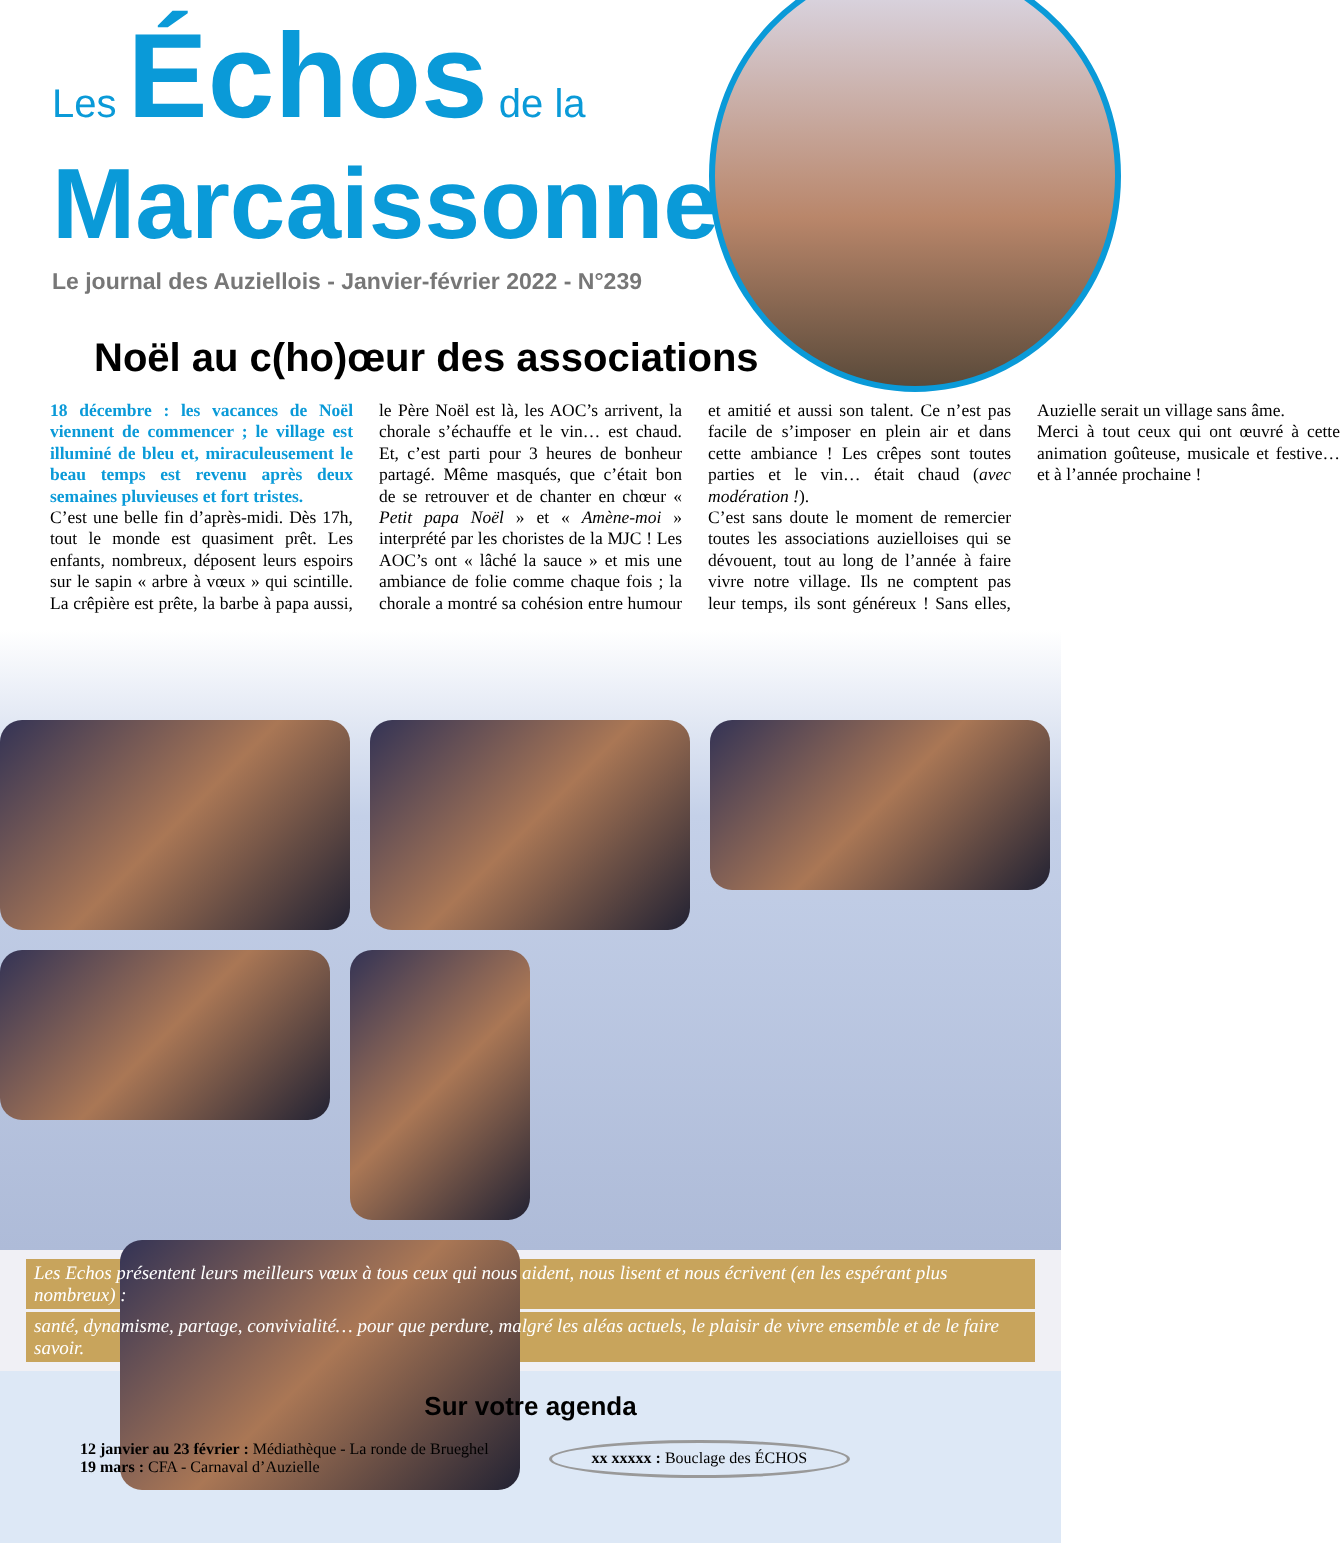Les Échos de la
Marcaissonne
Le journal des Auziellois - Janvier-février 2022 - N°239
Noël au c(ho)œur des associations
18 décembre : les vacances de Noël viennent de commencer ; le village est illuminé de bleu et, miraculeusement le beau temps est revenu après deux semaines pluvieuses et fort tristes.
C’est une belle fin d’après-midi. Dès 17h, tout le monde est quasiment prêt. Les enfants, nombreux, déposent leurs espoirs sur le sapin « arbre à vœux » qui scintille. La crêpière est prête, la barbe à papa aussi, le Père Noël est là, les AOC’s arrivent, la chorale s’échauffe et le vin… est chaud. Et, c’est parti pour 3 heures de bonheur partagé. Même masqués, que c’était bon de se retrouver et de chanter en chœur « Petit papa Noël » et « Amène-moi » interprété par les choristes de la MJC ! Les AOC’s ont « lâché la sauce » et mis une ambiance de folie comme chaque fois ; la chorale a montré sa cohésion entre humour et amitié et aussi son talent. Ce n’est pas facile de s’imposer en plein air et dans cette ambiance ! Les crêpes sont toutes parties et le vin… était chaud (avec modération !).
C’est sans doute le moment de remercier toutes les associations auzielloises qui se dévouent, tout au long de l’année à faire vivre notre village. Ils ne comptent pas leur temps, ils sont généreux ! Sans elles, Auzielle serait un village sans âme.
Merci à tout ceux qui ont œuvré à cette animation goûteuse, musicale et festive… et à l’année prochaine !
Les Echos présentent leurs meilleurs vœux à tous ceux qui nous aident, nous lisent et nous écrivent (en les espérant plus nombreux) :
santé, dynamisme, partage, convivialité… pour que perdure, malgré les aléas actuels, le plaisir de vivre ensemble et de le faire savoir.
Sur votre agenda
12 janvier au 23 février : Médiathèque - La ronde de Brueghel
19 mars : CFA - Carnaval d’Auzielle
xx xxxxx : Bouclage des ÉCHOS